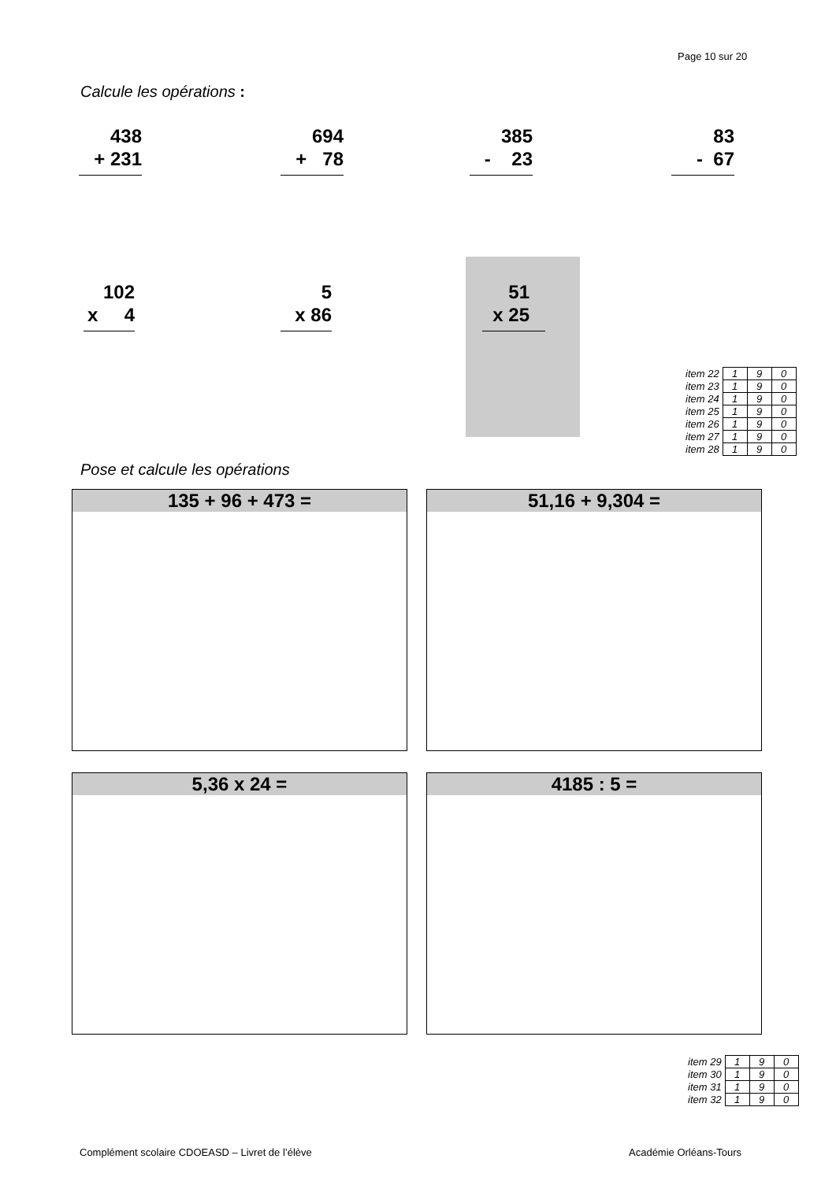Page 10 sur 20
Calcule les opérations :
438 + 231
694 + 78
385 - 23
83 - 67
102 x 4
5 x 86
51 x 25
| item 22 | 1 | 9 | 0 |
| item 23 | 1 | 9 | 0 |
| item 24 | 1 | 9 | 0 |
| item 25 | 1 | 9 | 0 |
| item 26 | 1 | 9 | 0 |
| item 27 | 1 | 9 | 0 |
| item 28 | 1 | 9 | 0 |
Pose et calcule les opérations
135 + 96 + 473 = 51,16 + 9,304 =
5,36 x 24 = 4185 : 5 =
| item 29 | 1 | 9 | 0 |
| item 30 | 1 | 9 | 0 |
| item 31 | 1 | 9 | 0 |
| item 32 | 1 | 9 | 0 |
Complément scolaire CDOEASD – Livret de l’élève
Académie Orléans-Tours